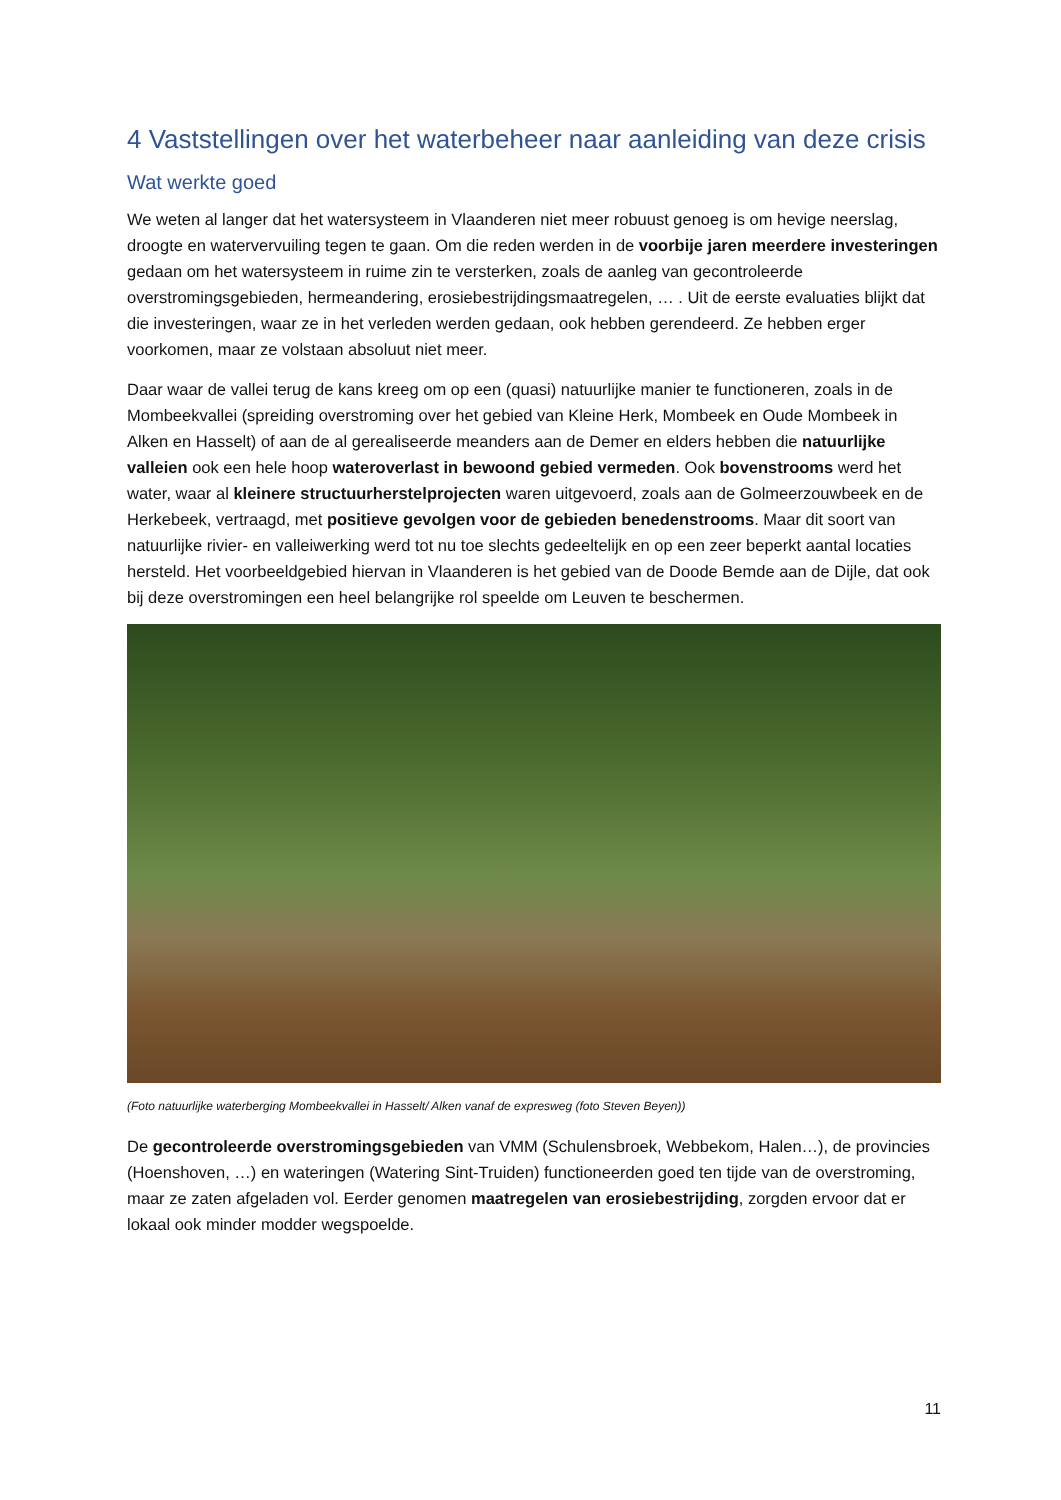4 Vaststellingen over het waterbeheer naar aanleiding van deze crisis
Wat werkte goed
We weten al langer dat het watersysteem in Vlaanderen niet meer robuust genoeg is om hevige neerslag, droogte en watervervuiling tegen te gaan. Om die reden werden in de voorbije jaren meerdere investeringen gedaan om het watersysteem in ruime zin te versterken, zoals de aanleg van gecontroleerde overstromingsgebieden, hermeandering, erosiebestrijdingsmaatregelen, … . Uit de eerste evaluaties blijkt dat die investeringen, waar ze in het verleden werden gedaan, ook hebben gerendeerd. Ze hebben erger voorkomen, maar ze volstaan absoluut niet meer.
Daar waar de vallei terug de kans kreeg om op een (quasi) natuurlijke manier te functioneren, zoals in de Mombeekvallei (spreiding overstroming over het gebied van Kleine Herk, Mombeek en Oude Mombeek in Alken en Hasselt) of aan de al gerealiseerde meanders aan de Demer en elders hebben die natuurlijke valleien ook een hele hoop wateroverlast in bewoond gebied vermeden. Ook bovenstrooms werd het water, waar al kleinere structuurherstelprojecten waren uitgevoerd, zoals aan de Golmeerzouwbeek en de Herkebeek, vertraagd, met positieve gevolgen voor de gebieden benedenstrooms. Maar dit soort van natuurlijke rivier- en valleiwerking werd tot nu toe slechts gedeeltelijk en op een zeer beperkt aantal locaties hersteld. Het voorbeeldgebied hiervan in Vlaanderen is het gebied van de Doode Bemde aan de Dijle, dat ook bij deze overstromingen een heel belangrijke rol speelde om Leuven te beschermen.
(Foto natuurlijke waterberging Mombeekvallei in Hasselt/ Alken vanaf de expresweg (foto Steven Beyen))
De gecontroleerde overstromingsgebieden van VMM (Schulensbroek, Webbekom, Halen…), de provincies (Hoenshoven, …) en wateringen (Watering Sint-Truiden) functioneerden goed ten tijde van de overstroming, maar ze zaten afgeladen vol. Eerder genomen maatregelen van erosiebestrijding, zorgden ervoor dat er lokaal ook minder modder wegspoelde.
11